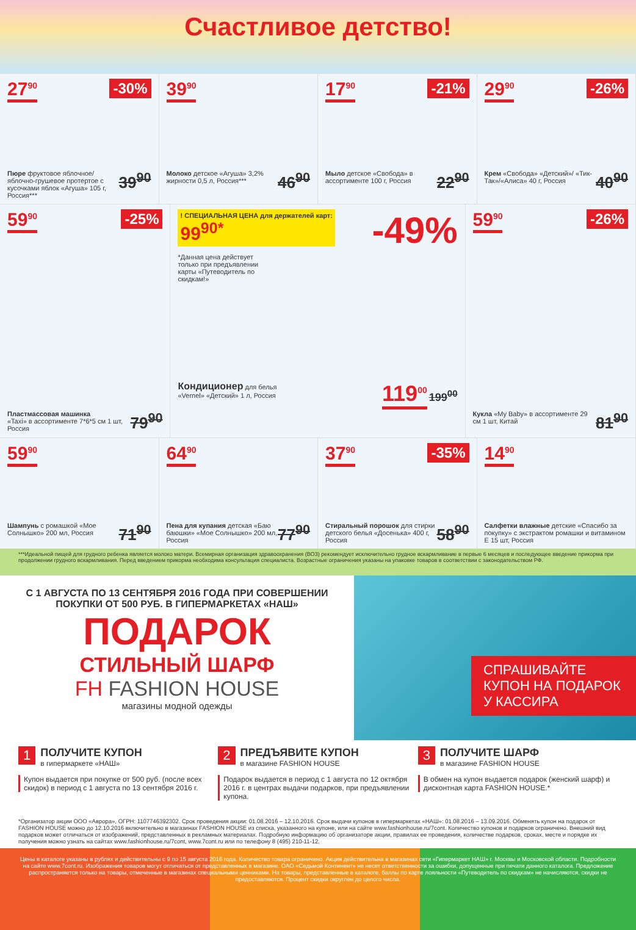Счастливое детство!
27<sup>90</sup> -30%
39<sup>90</sup> Пюре фруктовое яблочное/ яблочно-грушевое протертое с кусочками яблок «Агуша» 105 г, Россия***
39<sup>90</sup>
46<sup>90</sup> Молоко детское «Агуша» 3,2% жирности 0,5 л, Россия***
17<sup>90</sup> -21%
22<sup>90</sup> Мыло детское «Свобода» в ассортименте 100 г, Россия
29<sup>90</sup> -26%
40<sup>90</sup> Крем «Свобода» «Детский»/ «Тик-Так»/«Алиса» 40 г, Россия
59<sup>90</sup> -25%
79<sup>90</sup> Пластмассовая машинка
«Taxi» в ассортименте 7*6*5 см 1 шт, Россия
! СПЕЦИАЛЬНАЯ ЦЕНА для держателей карт:
99<sup>90*</sup>
-49%
*Данная цена действует только при предъявлении карты «Путеводитель по скидкам!»
119<sup>00</sup> 199<sup>00</sup> Кондиционер для белья
«Vernel» «Детский» 1 л, Россия
59<sup>90</sup> -26%
81<sup>90</sup> Кукла «My Baby» в ассортименте 29 см 1 шт, Китай
59<sup>90</sup>
71<sup>90</sup> Шампунь с ромашкой «Мое Солнышко» 200 мл, Россия
64<sup>90</sup>
77<sup>90</sup> Пена для купания детская «Баю баюшки» «Мое Солнышко» 200 мл, Россия
37<sup>90</sup> -35%
58<sup>90</sup> Стиральный порошок для стирки детского белья «Досенька» 400 г, Россия
14<sup>90</sup>
Салфетки влажные детские «Спасибо за покупку» с экстрактом ромашки и витамином Е 15 шт, Россия
***Идеальной пищей для грудного ребенка является молоко матери. Всемирная организация здравоохранения (ВОЗ) рекомендует исключительно грудное вскармливание в первые 6 месяцев и последующее введение прикорма при продолжении грудного вскармливания. Перед введением прикорма необходима консультация специалиста. Возрастные ограничения указаны на упаковке товаров в соответствии с законодательством РФ.
С 1 АВГУСТА ПО 13 СЕНТЯБРЯ 2016 ГОДА ПРИ СОВЕРШЕНИИ ПОКУПКИ ОТ 500 РУБ. В ГИПЕРМАРКЕТАХ «НАШ»
ПОДАРОК
СТИЛЬНЫЙ ШАРФ
FH FASHION HOUSE
магазины модной одежды
СПРАШИВАЙТЕ КУПОН НА ПОДАРОК У КАССИРА
1 ПОЛУЧИТЕ КУПОН
в гипермаркете «НАШ»
Купон выдается при покупке от 500 руб. (после всех скидок) в период с 1 августа по 13 сентября 2016 г.
2 ПРЕДЪЯВИТЕ КУПОН
в магазине FASHION HOUSE
Подарок выдается в период с 1 августа по 12 октября 2016 г. в центрах выдачи подарков, при предъявлении купона.
3 ПОЛУЧИТЕ ШАРФ
в магазине FASHION HOUSE
В обмен на купон выдается подарок (женский шарф) и дисконтная карта FASHION HOUSE.*
*Организатор акции ООО «Аврора», ОГРН: 1107746392302. Срок проведения акции: 01.08.2016 – 12.10.2016. Срок выдачи купонов в гипермаркетах «НАШ»: 01.08.2016 – 13.09.2016. Обменять купон на подарок от FASHION HOUSE можно до 12.10.2016 включительно в магазинах FASHION HOUSE из списка, указанного на купоне, или на сайте www.fashionhouse.ru/7cont. Количество купонов и подарков ограничено. Внешний вид подарков может отличаться от изображений, представленных в рекламных материалах. Подробную информацию об организаторе акции, правилах ее проведения, количестве подарков, сроках, месте и порядке их получения можно узнать на сайтах www.fashionhouse.ru/7cont, www.7cont.ru или по телефону 8 (495) 210-11-12.
Цены в каталоге указаны в рублях и действительны с 9 по 15 августа 2016 года. Количество товара ограничено. Акция действительна в магазинах сети «Гипермаркет НАШ» г. Москвы и Московской области. Подробности на сайте www.7cont.ru. Изображения товаров могут отличаться от представленных в магазине. ОАО «Седьмой Континент» не несет ответственности за ошибки, допущенные при печати данного каталога. Предложение распространяется только на товары, отмеченные в магазинах специальными ценниками. На товары, представленные в каталоге, баллы по карте лояльности «Путеводитель по скидкам» не начисляются, скидки не предоставляются. Процент скидки округлен до целого числа.